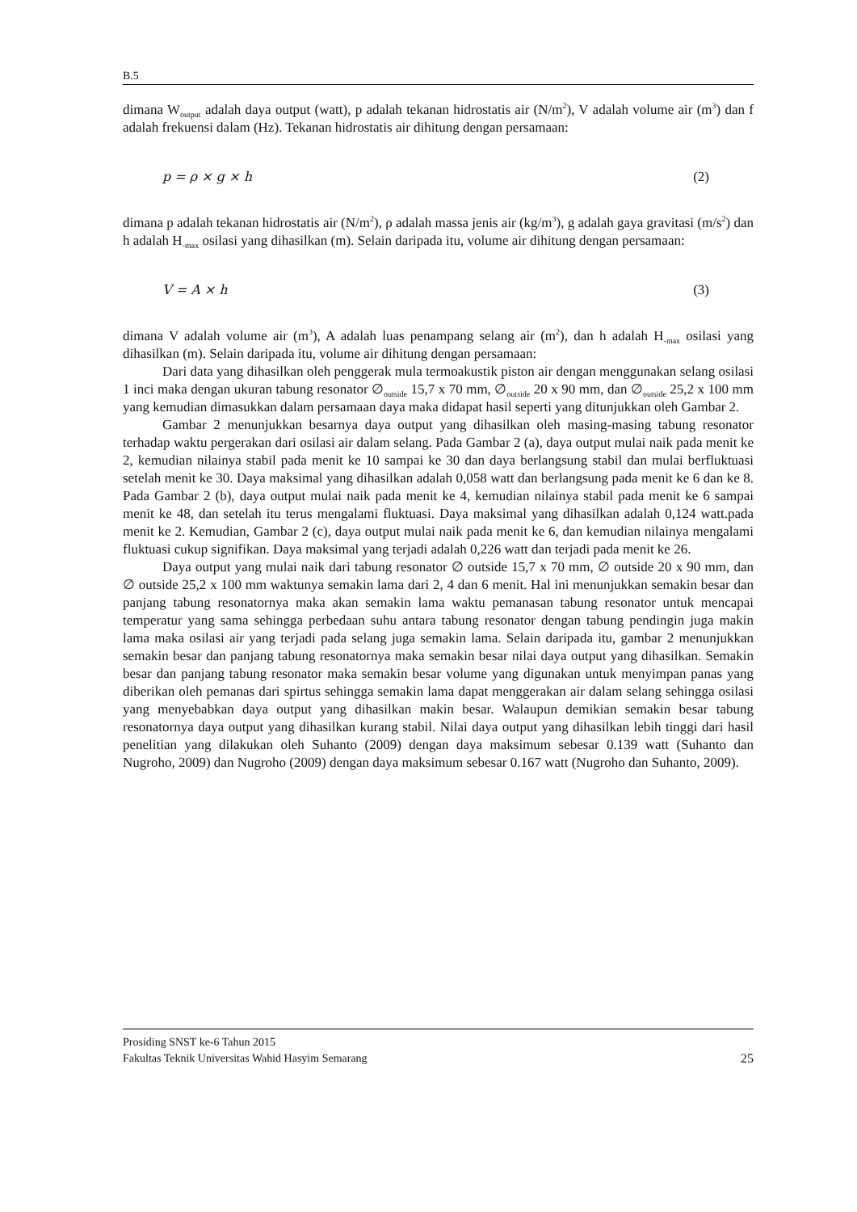B.5
dimana W<sub>output</sub> adalah daya output (watt), p adalah tekanan hidrostatis air (N/m<sup>2</sup>), V adalah volume air (m<sup>3</sup>) dan f adalah frekuensi dalam (Hz). Tekanan hidrostatis air dihitung dengan persamaan:
p = ρ × g × h (2)
dimana p adalah tekanan hidrostatis air (N/m<sup>2</sup>), ρ adalah massa jenis air (kg/m<sup>3</sup>), g adalah gaya gravitasi (m/s<sup>2</sup>) dan h adalah H<sub>-max</sub> osilasi yang dihasilkan (m). Selain daripada itu, volume air dihitung dengan persamaan:
V = A × h (3)
dimana V adalah volume air (m<sup>3</sup>), A adalah luas penampang selang air (m<sup>2</sup>), dan h adalah H<sub>-max</sub> osilasi yang dihasilkan (m). Selain daripada itu, volume air dihitung dengan persamaan:
Dari data yang dihasilkan oleh penggerak mula termoakustik piston air dengan menggunakan selang osilasi 1 inci maka dengan ukuran tabung resonator ∅<sub>outside</sub> 15,7 x 70 mm, ∅<sub>outside</sub> 20 x 90 mm, dan ∅<sub>outside</sub> 25,2 x 100 mm yang kemudian dimasukkan dalam persamaan daya maka didapat hasil seperti yang ditunjukkan oleh Gambar 2.
Gambar 2 menunjukkan besarnya daya output yang dihasilkan oleh masing-masing tabung resonator terhadap waktu pergerakan dari osilasi air dalam selang. Pada Gambar 2 (a), daya output mulai naik pada menit ke 2, kemudian nilainya stabil pada menit ke 10 sampai ke 30 dan daya berlangsung stabil dan mulai berfluktuasi setelah menit ke 30. Daya maksimal yang dihasilkan adalah 0,058 watt dan berlangsung pada menit ke 6 dan ke 8. Pada Gambar 2 (b), daya output mulai naik pada menit ke 4, kemudian nilainya stabil pada menit ke 6 sampai menit ke 48, dan setelah itu terus mengalami fluktuasi. Daya maksimal yang dihasilkan adalah 0,124 watt.pada menit ke 2. Kemudian, Gambar 2 (c), daya output mulai naik pada menit ke 6, dan kemudian nilainya mengalami fluktuasi cukup signifikan. Daya maksimal yang terjadi adalah 0,226 watt dan terjadi pada menit ke 26.
Daya output yang mulai naik dari tabung resonator ∅ outside 15,7 x 70 mm, ∅ outside 20 x 90 mm, dan ∅ outside 25,2 x 100 mm waktunya semakin lama dari 2, 4 dan 6 menit. Hal ini menunjukkan semakin besar dan panjang tabung resonatornya maka akan semakin lama waktu pemanasan tabung resonator untuk mencapai temperatur yang sama sehingga perbedaan suhu antara tabung resonator dengan tabung pendingin juga makin lama maka osilasi air yang terjadi pada selang juga semakin lama. Selain daripada itu, gambar 2 menunjukkan semakin besar dan panjang tabung resonatornya maka semakin besar nilai daya output yang dihasilkan. Semakin besar dan panjang tabung resonator maka semakin besar volume yang digunakan untuk menyimpan panas yang diberikan oleh pemanas dari spirtus sehingga semakin lama dapat menggerakan air dalam selang sehingga osilasi yang menyebabkan daya output yang dihasilkan makin besar. Walaupun demikian semakin besar tabung resonatornya daya output yang dihasilkan kurang stabil. Nilai daya output yang dihasilkan lebih tinggi dari hasil penelitian yang dilakukan oleh Suhanto (2009) dengan daya maksimum sebesar 0.139 watt (Suhanto dan Nugroho, 2009) dan Nugroho (2009) dengan daya maksimum sebesar 0.167 watt (Nugroho dan Suhanto, 2009).
Prosiding SNST ke-6 Tahun 2015
Fakultas Teknik Universitas Wahid Hasyim Semarang 25